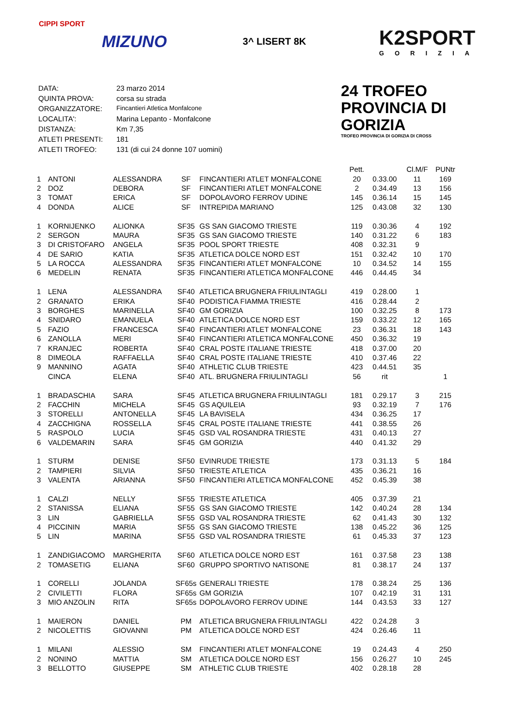CIPPI SPORT
MIZUNO
3^ LISERT 8K
K2SPORT
GORIZIA
| DATA: | 23 marzo 2014 |
| QUINTA PROVA: | corsa su strada |
| ORGANIZZATORE: | Fincantieri Atletica Monfalcone |
| LOCALITA': | Marina Lepanto - Monfalcone |
| DISTANZA: | Km 7,35 |
| ATLETI PRESENTI: | 181 |
| ATLETI TROFEO: | 131 (di cui 24 donne 107 uomini) |
24 TROFEO PROVINCIA DI GORIZIA
TROFEO PROVINCIA DI GORIZIA DI CROSS
| | | | | | Pett. | | Cl.M/F | PUNtr |
| --- | --- | --- | --- | --- | --- | --- | --- | --- |
| 1 | ANTONI | ALESSANDRA | SF | FINCANTIERI ATLET MONFALCONE | 20 | 0.33.00 | 11 | 169 |
| 2 | DOZ | DEBORA | SF | FINCANTIERI ATLET MONFALCONE | 2 | 0.34.49 | 13 | 156 |
| 3 | TOMAT | ERICA | SF | DOPOLAVORO FERROV UDINE | 145 | 0.36.14 | 15 | 145 |
| 4 | DONDA | ALICE | SF | INTREPIDA MARIANO | 125 | 0.43.08 | 32 | 130 |
| 1 | KORNIJENKO | ALIONKA | SF35 | GS SAN GIACOMO TRIESTE | 119 | 0.30.36 | 4 | 192 |
| 2 | SERGON | MAURA | SF35 | GS SAN GIACOMO TRIESTE | 140 | 0.31.22 | 6 | 183 |
| 3 | DI CRISTOFARO | ANGELA | SF35 | POOL SPORT TRIESTE | 408 | 0.32.31 | 9 | |
| 4 | DE SARIO | KATIA | SF35 | ATLETICA DOLCE NORD EST | 151 | 0.32.42 | 10 | 170 |
| 5 | LA ROCCA | ALESSANDRA | SF35 | FINCANTIERI ATLET MONFALCONE | 10 | 0.34.52 | 14 | 155 |
| 6 | MEDELIN | RENATA | SF35 | FINCANTIERI ATLETICA MONFALCONE | 446 | 0.44.45 | 34 | |
| 1 | LENA | ALESSANDRA | SF40 | ATLETICA BRUGNERA FRIULINTAGLI | 419 | 0.28.00 | 1 | |
| 2 | GRANATO | ERIKA | SF40 | PODISTICA FIAMMA TRIESTE | 416 | 0.28.44 | 2 | |
| 3 | BORGHES | MARINELLA | SF40 | GM GORIZIA | 100 | 0.32.25 | 8 | 173 |
| 4 | SNIDARO | EMANUELA | SF40 | ATLETICA DOLCE NORD EST | 159 | 0.33.22 | 12 | 165 |
| 5 | FAZIO | FRANCESCA | SF40 | FINCANTIERI ATLET MONFALCONE | 23 | 0.36.31 | 18 | 143 |
| 6 | ZANOLLA | MERI | SF40 | FINCANTIERI ATLETICA MONFALCONE | 450 | 0.36.32 | 19 | |
| 7 | KRANJEC | ROBERTA | SF40 | CRAL POSTE ITALIANE TRIESTE | 418 | 0.37.00 | 20 | |
| 8 | DIMEOLA | RAFFAELLA | SF40 | CRAL POSTE ITALIANE TRIESTE | 410 | 0.37.46 | 22 | |
| 9 | MANNINO | AGATA | SF40 | ATHLETIC CLUB TRIESTE | 423 | 0.44.51 | 35 | |
| | CINCA | ELENA | SF40 | ATL. BRUGNERA FRIULINTAGLI | 56 | rit | | 1 |
| 1 | BRADASCHIA | SARA | SF45 | ATLETICA BRUGNERA FRIULINTAGLI | 181 | 0.29.17 | 3 | 215 |
| 2 | FACCHIN | MICHELA | SF45 | GS AQUILEIA | 93 | 0.32.19 | 7 | 176 |
| 3 | STORELLI | ANTONELLA | SF45 | LA BAVISELA | 434 | 0.36.25 | 17 | |
| 4 | ZACCHIGNA | ROSSELLA | SF45 | CRAL POSTE ITALIANE TRIESTE | 441 | 0.38.55 | 26 | |
| 5 | RASPOLO | LUCIA | SF45 | GSD VAL ROSANDRA TRIESTE | 431 | 0.40.13 | 27 | |
| 6 | VALDEMARIN | SARA | SF45 | GM GORIZIA | 440 | 0.41.32 | 29 | |
| 1 | STURM | DENISE | SF50 | EVINRUDE TRIESTE | 173 | 0.31.13 | 5 | 184 |
| 2 | TAMPIERI | SILVIA | SF50 | TRIESTE ATLETICA | 435 | 0.36.21 | 16 | |
| 3 | VALENTA | ARIANNA | SF50 | FINCANTIERI ATLETICA MONFALCONE | 452 | 0.45.39 | 38 | |
| 1 | CALZI | NELLY | SF55 | TRIESTE ATLETICA | 405 | 0.37.39 | 21 | |
| 2 | STANISSA | ELIANA | SF55 | GS SAN GIACOMO TRIESTE | 142 | 0.40.24 | 28 | 134 |
| 3 | LIN | GABRIELLA | SF55 | GSD VAL ROSANDRA TRIESTE | 62 | 0.41.43 | 30 | 132 |
| 4 | PICCININ | MARIA | SF55 | GS SAN GIACOMO TRIESTE | 138 | 0.45.22 | 36 | 125 |
| 5 | LIN | MARINA | SF55 | GSD VAL ROSANDRA TRIESTE | 61 | 0.45.33 | 37 | 123 |
| 1 | ZANDIGIACOMO | MARGHERITA | SF60 | ATLETICA DOLCE NORD EST | 161 | 0.37.58 | 23 | 138 |
| 2 | TOMASETIG | ELIANA | SF60 | GRUPPO SPORTIVO NATISONE | 81 | 0.38.17 | 24 | 137 |
| 1 | CORELLI | JOLANDA | SF65s | GENERALI TRIESTE | 178 | 0.38.24 | 25 | 136 |
| 2 | CIVILETTI | FLORA | SF65s | GM GORIZIA | 107 | 0.42.19 | 31 | 131 |
| 3 | MIO ANZOLIN | RITA | SF65s | DOPOLAVORO FERROV UDINE | 144 | 0.43.53 | 33 | 127 |
| 1 | MAIERON | DANIEL | PM | ATLETICA BRUGNERA FRIULINTAGLI | 422 | 0.24.28 | 3 | |
| 2 | NICOLETTIS | GIOVANNI | PM | ATLETICA DOLCE NORD EST | 424 | 0.26.46 | 11 | |
| 1 | MILANI | ALESSIO | SM | FINCANTIERI ATLET MONFALCONE | 19 | 0.24.43 | 4 | 250 |
| 2 | NONINO | MATTIA | SM | ATLETICA DOLCE NORD EST | 156 | 0.26.27 | 10 | 245 |
| 3 | BELLOTTO | GIUSEPPE | SM | ATHLETIC CLUB TRIESTE | 402 | 0.28.18 | 28 | |